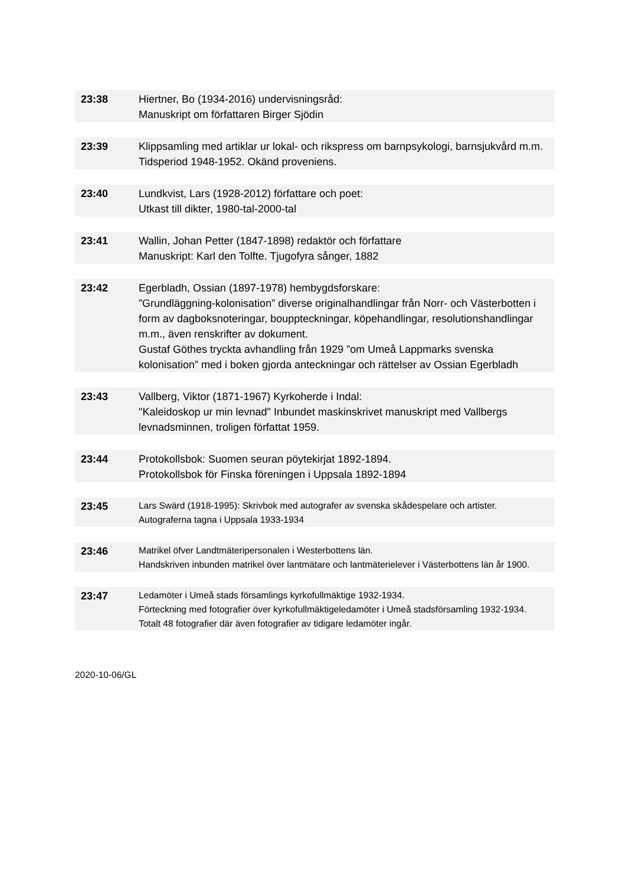| 23:38 | Hiertner, Bo (1934-2016) undervisningsråd: Manuskript om författaren Birger Sjödin |
| 23:39 | Klippsamling med artiklar ur lokal- och rikspress om barnpsykologi, barnsjukvård m.m. Tidsperiod 1948-1952. Okänd proveniens. |
| 23:40 | Lundkvist, Lars (1928-2012) författare och poet: Utkast till dikter, 1980-tal-2000-tal |
| 23:41 | Wallin, Johan Petter (1847-1898) redaktör och författare Manuskript: Karl den Tolfte. Tjugofyra sånger, 1882 |
| 23:42 | Egerbladh, Ossian (1897-1978) hembygdsforskare: ”Grundläggning-kolonisation” diverse originalhandlingar från Norr- och Västerbotten i form av dagboksnoteringar, bouppteckningar, köpehandlingar, resolutionshandlingar m.m., även renskrifter av dokument. Gustaf Göthes tryckta avhandling från 1929 ”om Umeå Lappmarks svenska kolonisation” med i boken gjorda anteckningar och rättelser av Ossian Egerbladh |
| 23:43 | Vallberg, Viktor (1871-1967) Kyrkoherde i Indal: "Kaleidoskop ur min levnad" Inbundet maskinskrivet manuskript med Vallbergs levnadsminnen, troligen författat 1959. |
| 23:44 | Protokollsbok: Suomen seuran pöytekirjat 1892-1894. Protokollsbok för Finska föreningen i Uppsala 1892-1894 |
| 23:45 | Lars Swärd (1918-1995): Skrivbok med autografer av svenska skådespelare och artister. Autograferna tagna i Uppsala 1933-1934 |
| 23:46 | Matrikel öfver Landtmäteripersonalen i Westerbottens län. Handskriven inbunden matrikel över lantmätare och lantmäterielever i Västerbottens län år 1900. |
| 23:47 | Ledamöter i Umeå stads församlings kyrkofullmäktige 1932-1934. Förteckning med fotografier över kyrkofullmäktigeledamöter i Umeå stadsförsamling 1932-1934. Totalt 48 fotografier där även fotografier av tidigare ledamöter ingår. |
2020-10-06/GL